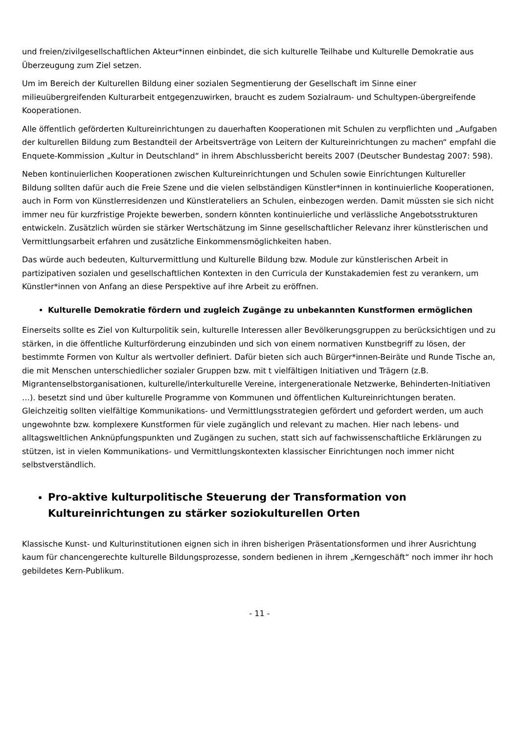und freien/zivilgesellschaftlichen Akteur*innen einbindet, die sich kulturelle Teilhabe und Kulturelle Demokratie aus Überzeugung zum Ziel setzen.
Um im Bereich der Kulturellen Bildung einer sozialen Segmentierung der Gesellschaft im Sinne einer milieuübergreifenden Kulturarbeit entgegenzuwirken, braucht es zudem Sozialraum- und Schultypen-übergreifende Kooperationen.
Alle öffentlich geförderten Kultureinrichtungen zu dauerhaften Kooperationen mit Schulen zu verpflichten und „Aufgaben der kulturellen Bildung zum Bestandteil der Arbeitsverträge von Leitern der Kultureinrichtungen zu machen“ empfahl die Enquete-Kommission „Kultur in Deutschland“ in ihrem Abschlussbericht bereits 2007 (Deutscher Bundestag 2007: 598).
Neben kontinuierlichen Kooperationen zwischen Kultureinrichtungen und Schulen sowie Einrichtungen Kultureller Bildung sollten dafür auch die Freie Szene und die vielen selbständigen Künstler*innen in kontinuierliche Kooperationen, auch in Form von Künstlerresidenzen und Künstlerateliers an Schulen, einbezogen werden. Damit müssten sie sich nicht immer neu für kurzfristige Projekte bewerben, sondern könnten kontinuierliche und verlässliche Angebotsstrukturen entwickeln. Zusätzlich würden sie stärker Wertschätzung im Sinne gesellschaftlicher Relevanz ihrer künstlerischen und Vermittlungsarbeit erfahren und zusätzliche Einkommensmöglichkeiten haben.
Das würde auch bedeuten, Kulturvermittlung und Kulturelle Bildung bzw. Module zur künstlerischen Arbeit in partizipativen sozialen und gesellschaftlichen Kontexten in den Curricula der Kunstakademien fest zu verankern, um Künstler*innen von Anfang an diese Perspektive auf ihre Arbeit zu eröffnen.
Kulturelle Demokratie fördern und zugleich Zugänge zu unbekannten Kunstformen ermöglichen
Einerseits sollte es Ziel von Kulturpolitik sein, kulturelle Interessen aller Bevölkerungsgruppen zu berücksichtigen und zu stärken, in die öffentliche Kulturförderung einzubinden und sich von einem normativen Kunstbegriff zu lösen, der bestimmte Formen von Kultur als wertvoller definiert. Dafür bieten sich auch Bürger*innen-Beiräte und Runde Tische an, die mit Menschen unterschiedlicher sozialer Gruppen bzw. mit t vielfältigen Initiativen und Trägern (z.B. Migrantenselbstorganisationen, kulturelle/interkulturelle Vereine, intergenerationale Netzwerke, Behinderten-Initiativen …). besetzt sind und über kulturelle Programme von Kommunen und öffentlichen Kultureinrichtungen beraten. Gleichzeitig sollten vielfältige Kommunikations- und Vermittlungsstrategien gefördert und gefordert werden, um auch ungewohnte bzw. komplexere Kunstformen für viele zugänglich und relevant zu machen. Hier nach lebens- und alltagsweltlichen Anknüpfungspunkten und Zugängen zu suchen, statt sich auf fachwissenschaftliche Erklärungen zu stützen, ist in vielen Kommunikations- und Vermittlungskontexten klassischer Einrichtungen noch immer nicht selbstverständlich.
Pro-aktive kulturpolitische Steuerung der Transformation von Kultureinrichtungen zu stärker soziokulturellen Orten
Klassische Kunst- und Kulturinstitutionen eignen sich in ihren bisherigen Präsentationsformen und ihrer Ausrichtung kaum für chancengerechte kulturelle Bildungsprozesse, sondern bedienen in ihrem „Kerngeschäft“ noch immer ihr hoch gebildetes Kern-Publikum.
- 11 -